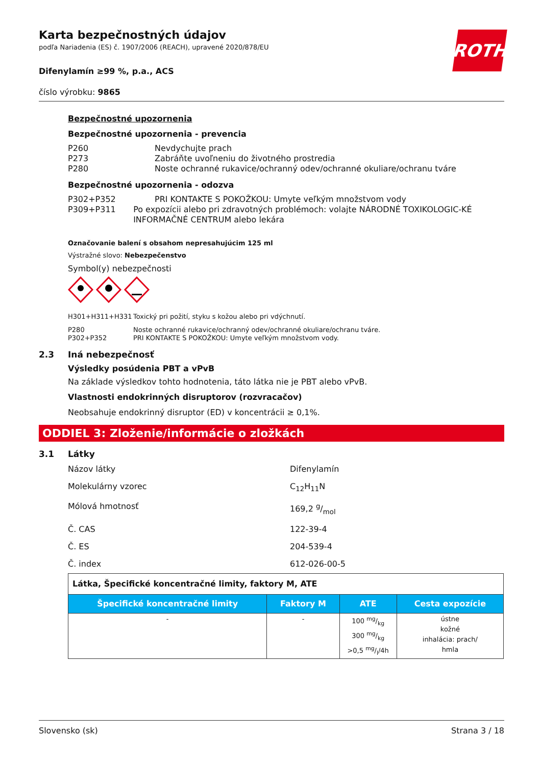ROTH
Karta bezpečnostných údajov
podľa Nariadenia (ES) č. 1907/2006 (REACH), upravené 2020/878/EU
Difenylamín ≥99 %, p.a., ACS
číslo výrobku: 9865
Bezpečnostné upozornenia
Bezpečnostné upozornenia - prevencia
P260 Nevdychujte prach
P273 Zabráňte uvoľneniu do životného prostredia
P280 Noste ochranné rukavice/ochranný odev/ochranné okuliare/ochranu tváre
Bezpečnostné upozornenia - odozva
P302+P352 PRI KONTAKTE S POKOŽKOU: Umyte veľkým množstvom vody
P309+P311 Po expozícii alebo pri zdravotných problémoch: volajte NÁRODNÉ TOXIKOLOGIC-KÉ INFORMAČNÉ CENTRUM alebo lekára
Označovanie balení s obsahom nepresahujúcim 125 ml
Výstražné slovo: Nebezpečenstvo
Symbol(y) nebezpečnosti
H301+H311+H331 Toxický pri požití, styku s kožou alebo pri vdýchnutí.
P280 Noste ochranné rukavice/ochranný odev/ochranné okuliare/ochranu tváre.
P302+P352 PRI KONTAKTE S POKOŽKOU: Umyte veľkým množstvom vody.
2.3 Iná nebezpečnosť
Výsledky posúdenia PBT a vPvB
Na základe výsledkov tohto hodnotenia, táto látka nie je PBT alebo vPvB.
Vlastnosti endokrinných disruptorov (rozvracačov)
Neobsahuje endokrinný disruptor (ED) v koncentrácii ≥ 0,1%.
ODDIEL 3: Zloženie/informácie o zložkách
3.1 Látky
Názov látky Difenylamín
Molekulárny vzorec C<sub>12</sub>H<sub>11</sub>N
Mólová hmotnosť 169,2 g/mol
Č. CAS 122-39-4
Č. ES 204-539-4
Č. index 612-026-00-5
| Látka, Špecifické koncentračné limity, faktory M, ATE | | | |
| Špecifické koncentračné limity | Faktory M | ATE | Cesta expozície |
| - | - | 100 mg/kg 300 mg/kg >0,5 mg/l/4h | ústne kožné inhalácia: prach/ hmla |
Slovensko (sk) Strana 3 / 18